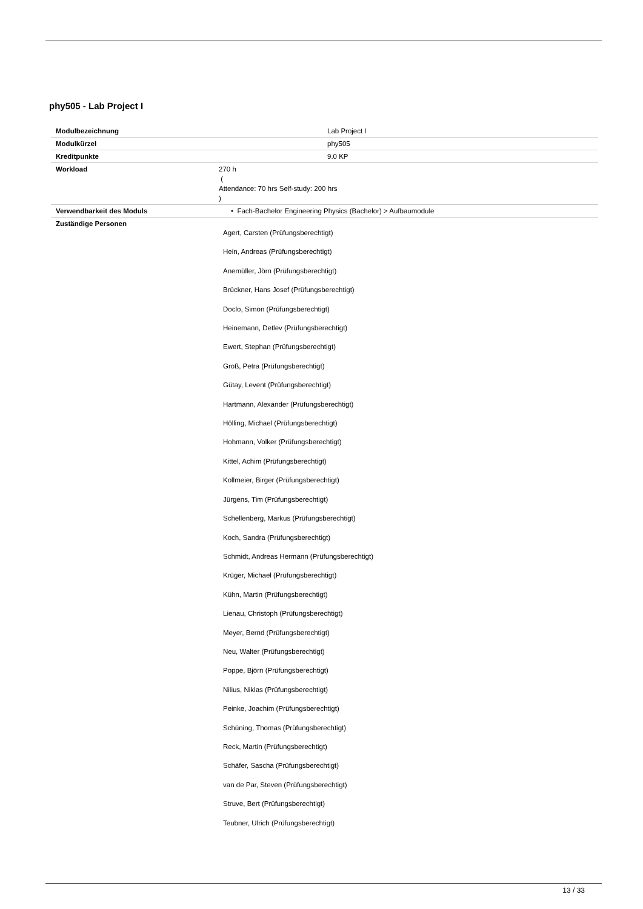phy505 - Lab Project I
| Modulbezeichnung | Lab Project I |
| Modulkürzel | phy505 |
| Kreditpunkte | 9.0 KP |
| Workload | 270 h ( Attendance: 70 hrs Self-study: 200 hrs ) |
| Verwendbarkeit des Moduls | • Fach-Bachelor Engineering Physics (Bachelor) > Aufbaumodule |
| Zuständige Personen | Agert, Carsten (Prüfungsberechtigt) Hein, Andreas (Prüfungsberechtigt) Anemüller, Jörn (Prüfungsberechtigt) Brückner, Hans Josef (Prüfungsberechtigt) Doclo, Simon (Prüfungsberechtigt) Heinemann, Detlev (Prüfungsberechtigt) Ewert, Stephan (Prüfungsberechtigt) Groß, Petra (Prüfungsberechtigt) Gütay, Levent (Prüfungsberechtigt) Hartmann, Alexander (Prüfungsberechtigt) Hölling, Michael (Prüfungsberechtigt) Hohmann, Volker (Prüfungsberechtigt) Kittel, Achim (Prüfungsberechtigt) Kollmeier, Birger (Prüfungsberechtigt) Jürgens, Tim (Prüfungsberechtigt) Schellenberg, Markus (Prüfungsberechtigt) Koch, Sandra (Prüfungsberechtigt) Schmidt, Andreas Hermann (Prüfungsberechtigt) Krüger, Michael (Prüfungsberechtigt) Kühn, Martin (Prüfungsberechtigt) Lienau, Christoph (Prüfungsberechtigt) Meyer, Bernd (Prüfungsberechtigt) Neu, Walter (Prüfungsberechtigt) Poppe, Björn (Prüfungsberechtigt) Nilius, Niklas (Prüfungsberechtigt) Peinke, Joachim (Prüfungsberechtigt) Schüning, Thomas (Prüfungsberechtigt) Reck, Martin (Prüfungsberechtigt) Schäfer, Sascha (Prüfungsberechtigt) van de Par, Steven (Prüfungsberechtigt) Struve, Bert (Prüfungsberechtigt) Teubner, Ulrich (Prüfungsberechtigt) |
13 / 33